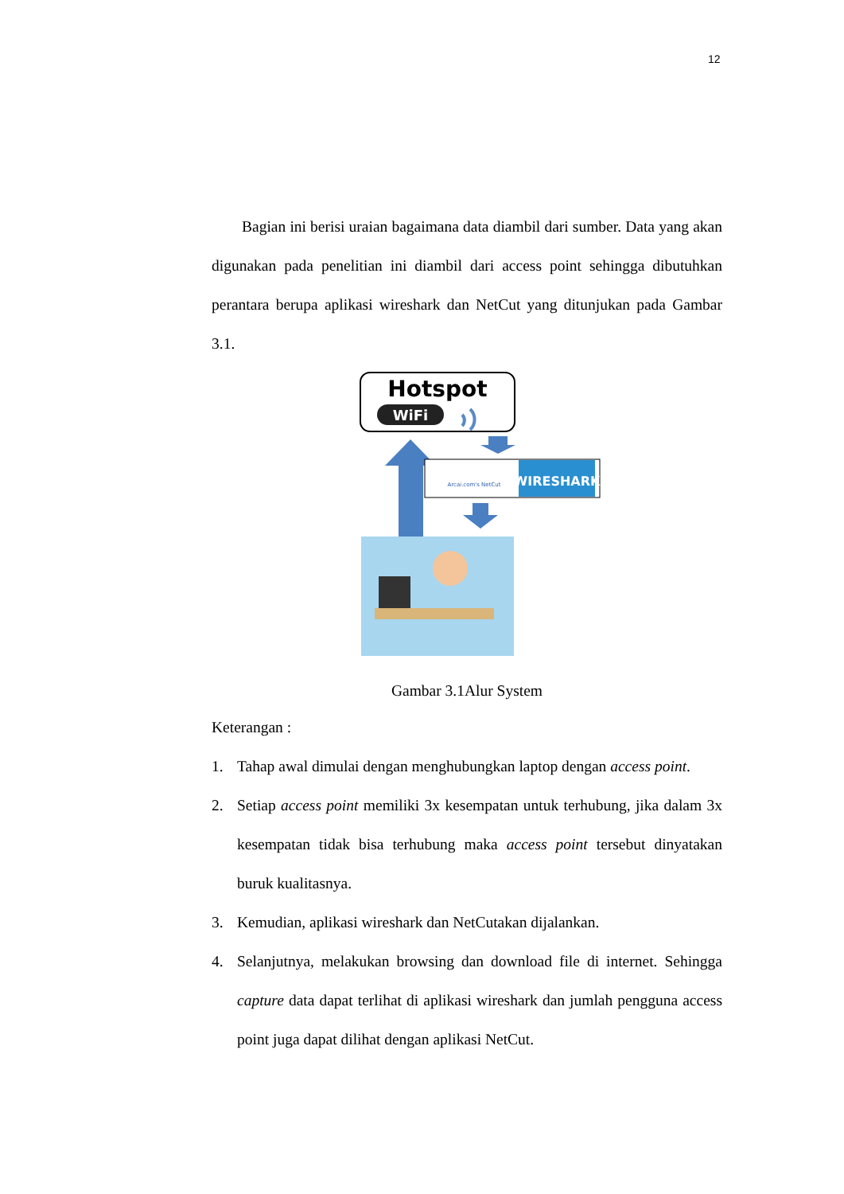12
Bagian ini berisi uraian bagaimana data diambil dari sumber. Data yang akan digunakan pada penelitian ini diambil dari access point sehingga dibutuhkan perantara berupa aplikasi wireshark dan NetCut yang ditunjukan pada Gambar 3.1.
Hotspot
WiFi
Arcai.com's NetCut
WIRESHARK
Gambar 3.1Alur System
Keterangan :
1. Tahap awal dimulai dengan menghubungkan laptop dengan access point.
2. Setiap access point memiliki 3x kesempatan untuk terhubung, jika dalam 3x kesempatan tidak bisa terhubung maka access point tersebut dinyatakan buruk kualitasnya.
3. Kemudian, aplikasi wireshark dan NetCutakan dijalankan.
4. Selanjutnya, melakukan browsing dan download file di internet. Sehingga capture data dapat terlihat di aplikasi wireshark dan jumlah pengguna access point juga dapat dilihat dengan aplikasi NetCut.